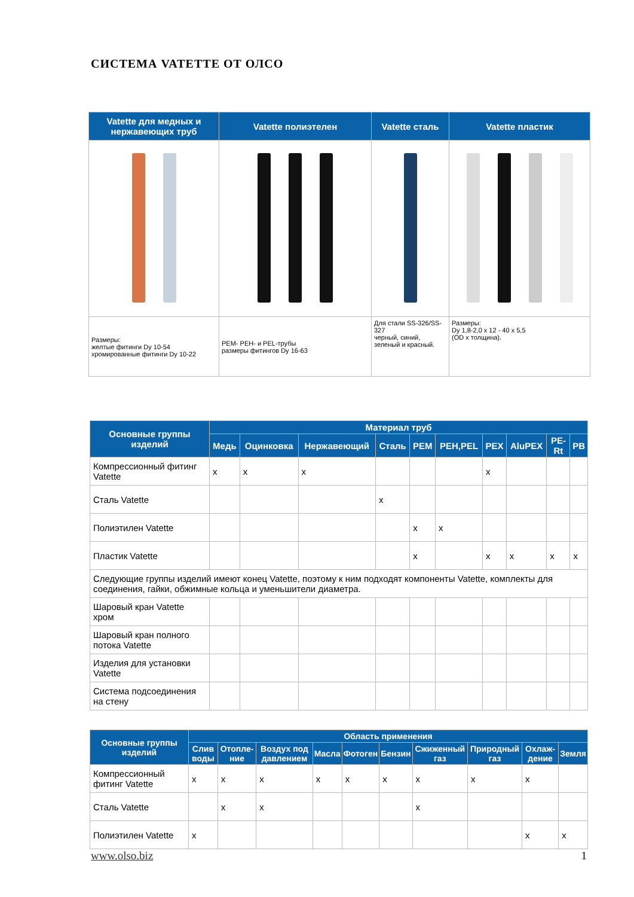СИСТЕМА VATETTE ОТ ОЛСО
| Vatette для медных и нержавеющих труб | Vatette полиэтелен | Vatette сталь | Vatette пластик |
| --- | --- | --- | --- |
| Размеры: желтые фитинги Dy 10-54 хромированные фитинги Dy 10-22 | PEM- PEH- и PEL-трубы размеры фитингов Dy 16-63 | Для стали SS-326/SS-327 черный, синий, зеленый и красный. | Размеры: Dy 1,8-2,0 x 12 - 40 x 5,5 (OD x толщина). |
| Основные группы изделий | Материал труб | | | | | | | | | |
| --- | --- | --- | --- | --- | --- | --- | --- | --- | --- | --- |
| | Медь | Оцинковка | Нержавеющий | Сталь | PEM | PEH,PEL | PEX | AluPEX | PE-Rt | PB |
| Компрессионный фитинг Vatette | x | x | x | | | | x | | | |
| Сталь Vatette | | | | x | | | | | | |
| Полиэтилен Vatette | | | | | x | x | | | | |
| Пластик Vatette | | | | | x | | x | x | x | x |
| Следующие группы изделий имеют конец Vatette, поэтому к ним подходят компоненты Vatette, комплекты для соединения, гайки, обжимные кольца и уменьшители диаметра. | | | | | | | | | | |
| Шаровый кран Vatette хром | | | | | | | | | | |
| Шаровый кран полного потока Vatette | | | | | | | | | | |
| Изделия для установки Vatette | | | | | | | | | | |
| Система подсоединения на стену | | | | | | | | | | |
| Основные группы изделий | Область применения | | | | | | | | | |
| --- | --- | --- | --- | --- | --- | --- | --- | --- | --- | --- |
| | Слив воды | Отопле-ние | Воздух под давлением | Масла | Фотоген | Бензин | Сжиженный газ | Природный газ | Охлаж-дение | Земля |
| Компрессионный фитинг Vatette | x | x | x | x | x | x | x | x | x | |
| Сталь Vatette | | x | x | | | | x | | | |
| Полиэтилен Vatette | x | | | | | | | | x | x |
www.olso.biz 1